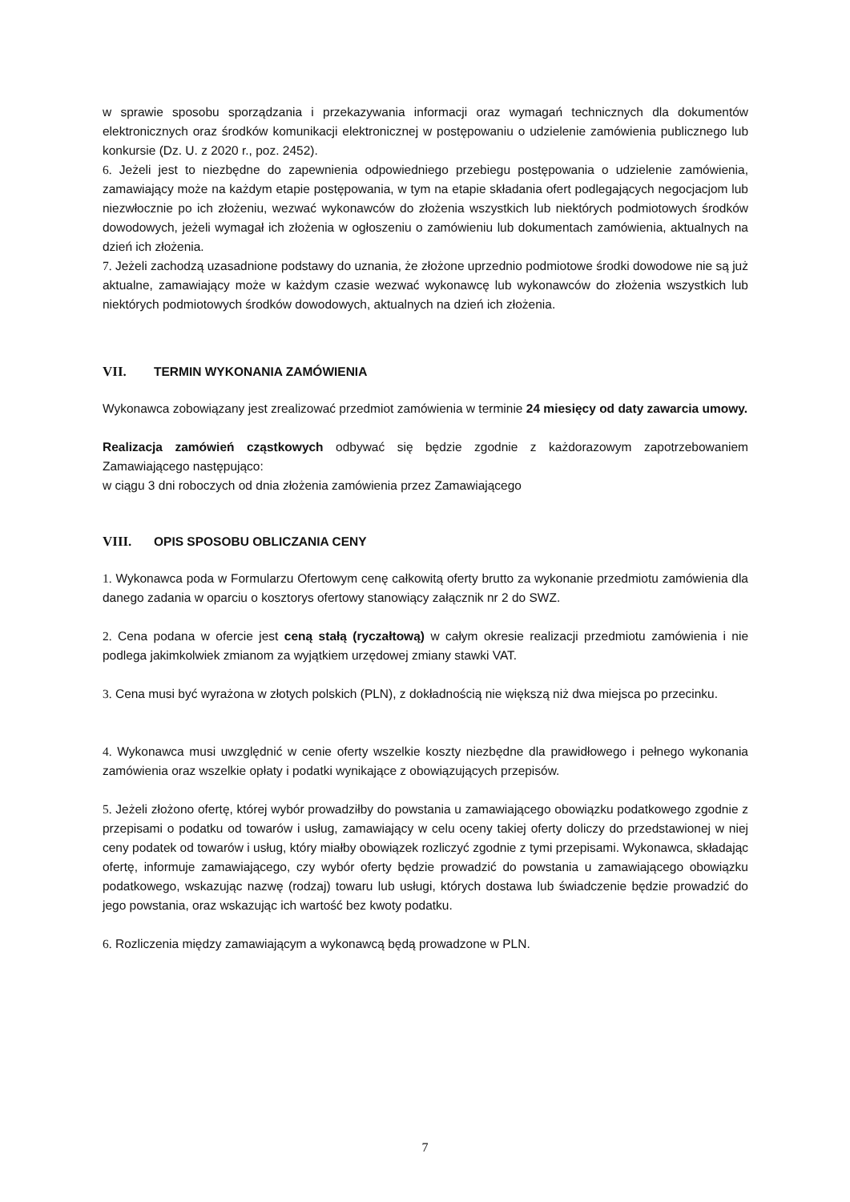w sprawie sposobu sporządzania i przekazywania informacji oraz wymagań technicznych dla dokumentów elektronicznych oraz środków komunikacji elektronicznej w postępowaniu o udzielenie zamówienia publicznego lub konkursie (Dz. U. z 2020 r., poz. 2452).
6. Jeżeli jest to niezbędne do zapewnienia odpowiedniego przebiegu postępowania o udzielenie zamówienia, zamawiający może na każdym etapie postępowania, w tym na etapie składania ofert podlegających negocjacjom lub niezwłocznie po ich złożeniu, wezwać wykonawców do złożenia wszystkich lub niektórych podmiotowych środków dowodowych, jeżeli wymagał ich złożenia w ogłoszeniu o zamówieniu lub dokumentach zamówienia, aktualnych na dzień ich złożenia.
7. Jeżeli zachodzą uzasadnione podstawy do uznania, że złożone uprzednio podmiotowe środki dowodowe nie są już aktualne, zamawiający może w każdym czasie wezwać wykonawcę lub wykonawców do złożenia wszystkich lub niektórych podmiotowych środków dowodowych, aktualnych na dzień ich złożenia.
VII. TERMIN WYKONANIA ZAMÓWIENIA
Wykonawca zobowiązany jest zrealizować przedmiot zamówienia w terminie 24 miesięcy od daty zawarcia umowy.
Realizacja zamówień cząstkowych odbywać się będzie zgodnie z każdorazowym zapotrzebowaniem Zamawiającego następująco:
w ciągu 3 dni roboczych od dnia złożenia zamówienia przez Zamawiającego
VIII. OPIS SPOSOBU OBLICZANIA CENY
1. Wykonawca poda w Formularzu Ofertowym cenę całkowitą oferty brutto za wykonanie przedmiotu zamówienia dla danego zadania w oparciu o kosztorys ofertowy stanowiący załącznik nr 2 do SWZ.
2. Cena podana w ofercie jest ceną stałą (ryczałtową) w całym okresie realizacji przedmiotu zamówienia i nie podlega jakimkolwiek zmianom za wyjątkiem urzędowej zmiany stawki VAT.
3. Cena musi być wyrażona w złotych polskich (PLN), z dokładnością nie większą niż dwa miejsca po przecinku.
4. Wykonawca musi uwzględnić w cenie oferty wszelkie koszty niezbędne dla prawidłowego i pełnego wykonania zamówienia oraz wszelkie opłaty i podatki wynikające z obowiązujących przepisów.
5. Jeżeli złożono ofertę, której wybór prowadziłby do powstania u zamawiającego obowiązku podatkowego zgodnie z przepisami o podatku od towarów i usług, zamawiający w celu oceny takiej oferty doliczy do przedstawionej w niej ceny podatek od towarów i usług, który miałby obowiązek rozliczyć zgodnie z tymi przepisami. Wykonawca, składając ofertę, informuje zamawiającego, czy wybór oferty będzie prowadzić do powstania u zamawiającego obowiązku podatkowego, wskazując nazwę (rodzaj) towaru lub usługi, których dostawa lub świadczenie będzie prowadzić do jego powstania, oraz wskazując ich wartość bez kwoty podatku.
6. Rozliczenia między zamawiającym a wykonawcą będą prowadzone w PLN.
7